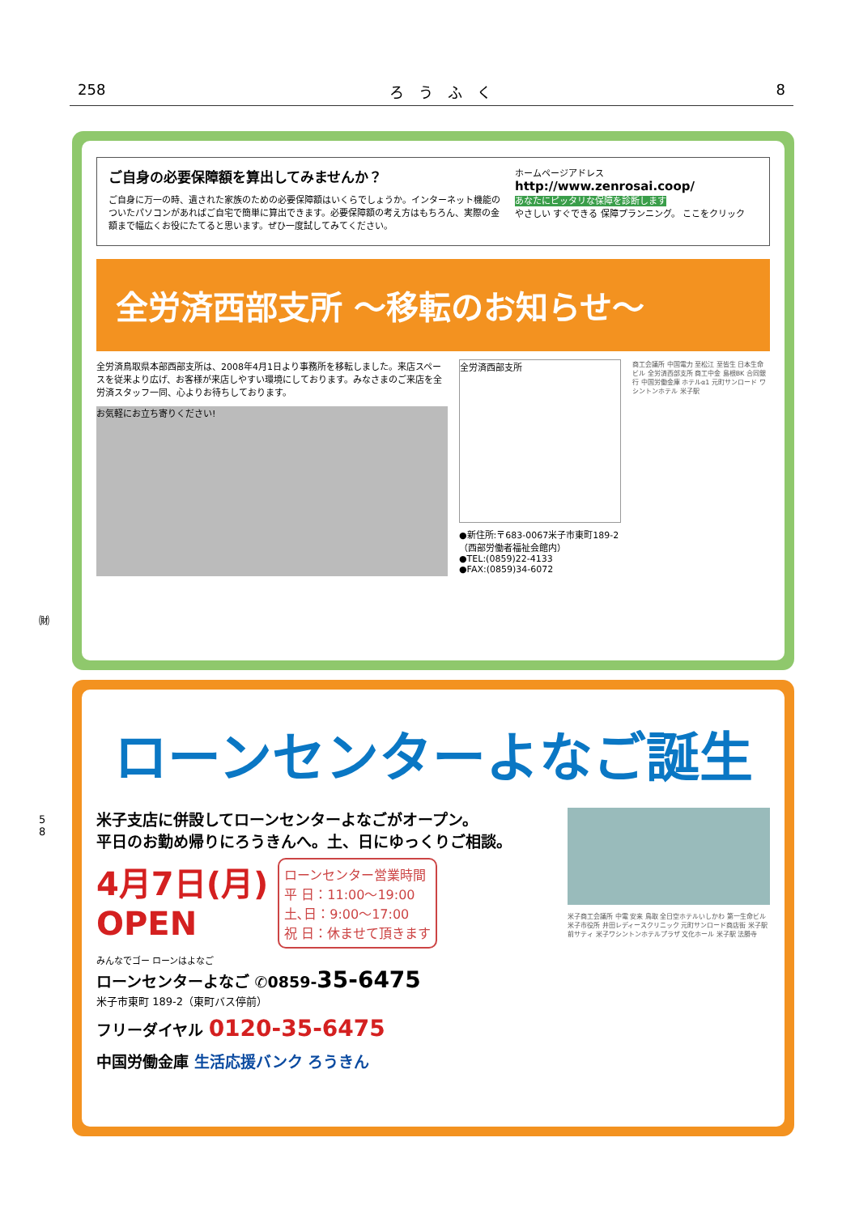258 ろ　う　ふ　く 8
㈶
5
8
ご自身の必要保障額を算出してみませんか？
ご自身に万一の時、遺された家族のための必要保障額はいくらでしょうか。インターネット機能のついたパソコンがあればご自宅で簡単に算出できます。必要保障額の考え方はもちろん、実際の金額まで幅広くお役にたてると思います。ぜひ一度試してみてください。
ホームページアドレス
http://www.zenrosai.coop/
あなたにピッタリな保障を診断します
やさしい すぐできる 保障プランニング。 ここをクリック
全労済西部支所 ～移転のお知らせ～
全労済鳥取県本部西部支所は、2008年4月1日より事務所を移転しました。来店スペースを従来より広げ、お客様が来店しやすい環境にしております。みなさまのご来店を全労済スタッフ一同、心よりお待ちしております。
お気軽にお立ち寄りください!
全労済西部支所
●新住所:〒683-0067米子市東町189-2
（西部労働者福祉会館内）
●TEL:(0859)22-4133
●FAX:(0859)34-6072
商工会議所 中国電力 至松江 至皆生 日本生命ビル 全労済西部支所 商工中金 島根BK 合同銀行 中国労働金庫 ホテルα1 元町サンロード ワシントンホテル 米子駅
ローンセンターよなご誕生
米子支店に併設してローンセンターよなごがオープン。
平日のお勤め帰りにろうきんへ。土、日にゆっくりご相談。
4月7日(月)
OPEN
ローンセンター営業時間
平 日：11:00～19:00
土､日：9:00～17:00
祝 日：休ませて頂きます
みんなでゴー ローンはよなご
ローンセンターよなご ✆0859-35-6475
米子市東町 189-2（東町バス停前）
フリーダイヤル 0120-35-6475
中国労働金庫 生活応援バンク ろうきん
米子商工会議所 中電 安来 鳥取 全日空ホテルいしかわ 第一生命ビル 米子市役所 井田レディースクリニック 元町サンロード商店街 米子駅前サティ 米子ワシントンホテルプラザ 文化ホール 米子駅 法勝寺